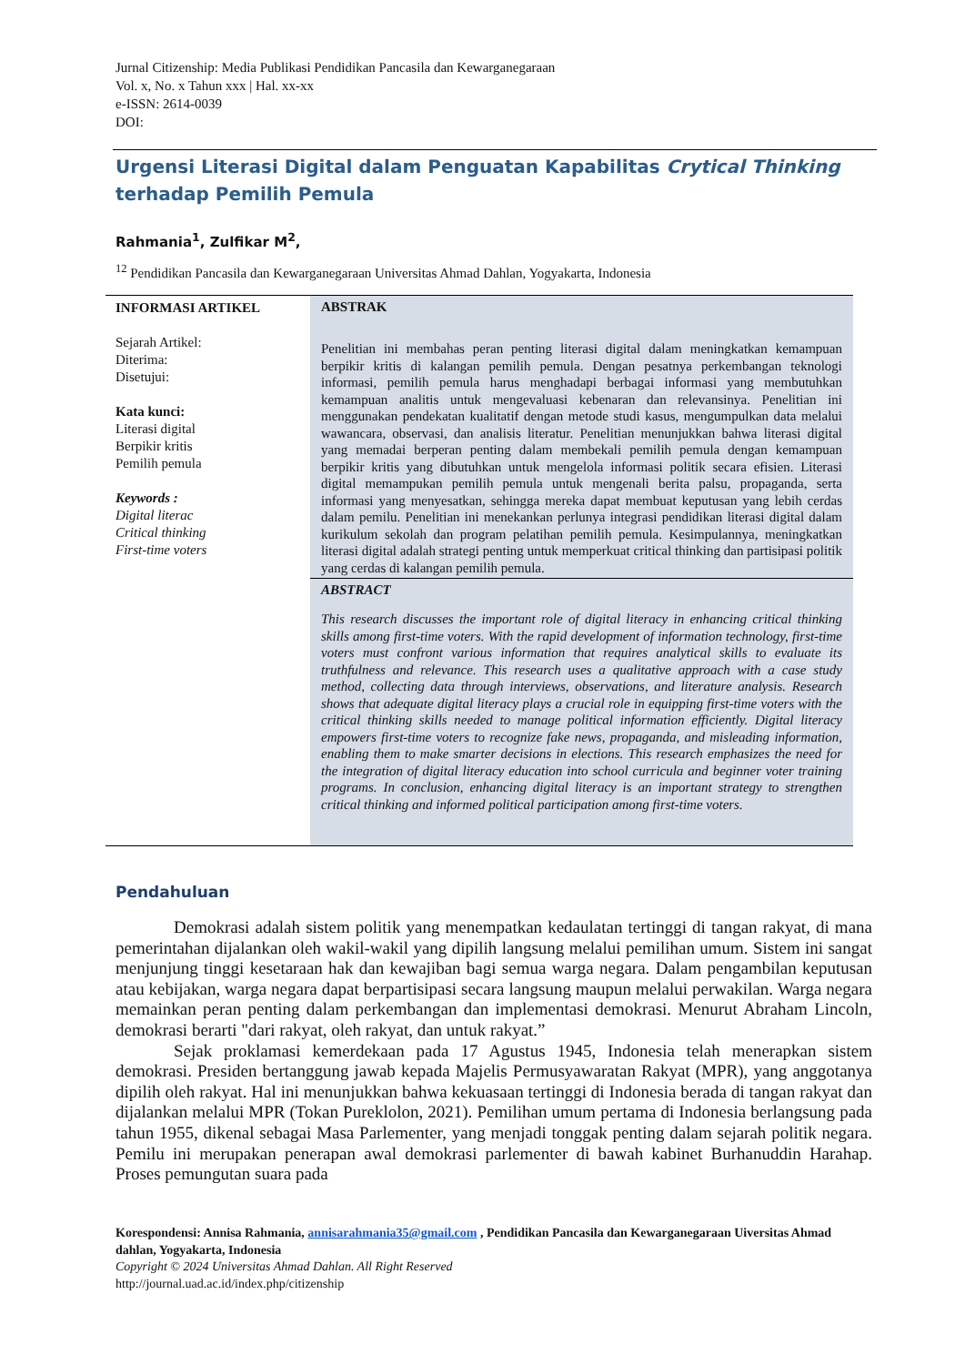Jurnal Citizenship: Media Publikasi Pendidikan Pancasila dan Kewarganegaraan
Vol. x, No. x Tahun xxx | Hal. xx-xx
e-ISSN: 2614-0039
DOI:
Urgensi Literasi Digital dalam Penguatan Kapabilitas Crytical Thinking terhadap Pemilih Pemula
Rahmania<sup>1</sup>, Zulfikar M<sup>2</sup>,
<sup>12</sup> Pendidikan Pancasila dan Kewarganegaraan Universitas Ahmad Dahlan, Yogyakarta, Indonesia
INFORMASI ARTIKEL
Sejarah Artikel:
Diterima:
Disetujui:
Kata kunci:
Literasi digital
Berpikir kritis
Pemilih pemula
Keywords :
Digital literac
Critical thinking
First-time voters
ABSTRAK
Penelitian ini membahas peran penting literasi digital dalam meningkatkan kemampuan berpikir kritis di kalangan pemilih pemula. Dengan pesatnya perkembangan teknologi informasi, pemilih pemula harus menghadapi berbagai informasi yang membutuhkan kemampuan analitis untuk mengevaluasi kebenaran dan relevansinya. Penelitian ini menggunakan pendekatan kualitatif dengan metode studi kasus, mengumpulkan data melalui wawancara, observasi, dan analisis literatur. Penelitian menunjukkan bahwa literasi digital yang memadai berperan penting dalam membekali pemilih pemula dengan kemampuan berpikir kritis yang dibutuhkan untuk mengelola informasi politik secara efisien. Literasi digital memampukan pemilih pemula untuk mengenali berita palsu, propaganda, serta informasi yang menyesatkan, sehingga mereka dapat membuat keputusan yang lebih cerdas dalam pemilu. Penelitian ini menekankan perlunya integrasi pendidikan literasi digital dalam kurikulum sekolah dan program pelatihan pemilih pemula. Kesimpulannya, meningkatkan literasi digital adalah strategi penting untuk memperkuat critical thinking dan partisipasi politik yang cerdas di kalangan pemilih pemula.
ABSTRACT
This research discusses the important role of digital literacy in enhancing critical thinking skills among first-time voters. With the rapid development of information technology, first-time voters must confront various information that requires analytical skills to evaluate its truthfulness and relevance. This research uses a qualitative approach with a case study method, collecting data through interviews, observations, and literature analysis. Research shows that adequate digital literacy plays a crucial role in equipping first-time voters with the critical thinking skills needed to manage political information efficiently. Digital literacy empowers first-time voters to recognize fake news, propaganda, and misleading information, enabling them to make smarter decisions in elections. This research emphasizes the need for the integration of digital literacy education into school curricula and beginner voter training programs. In conclusion, enhancing digital literacy is an important strategy to strengthen critical thinking and informed political participation among first-time voters.
Pendahuluan
Demokrasi adalah sistem politik yang menempatkan kedaulatan tertinggi di tangan rakyat, di mana pemerintahan dijalankan oleh wakil-wakil yang dipilih langsung melalui pemilihan umum. Sistem ini sangat menjunjung tinggi kesetaraan hak dan kewajiban bagi semua warga negara. Dalam pengambilan keputusan atau kebijakan, warga negara dapat berpartisipasi secara langsung maupun melalui perwakilan. Warga negara memainkan peran penting dalam perkembangan dan implementasi demokrasi. Menurut Abraham Lincoln, demokrasi berarti "dari rakyat, oleh rakyat, dan untuk rakyat.”
Sejak proklamasi kemerdekaan pada 17 Agustus 1945, Indonesia telah menerapkan sistem demokrasi. Presiden bertanggung jawab kepada Majelis Permusyawaratan Rakyat (MPR), yang anggotanya dipilih oleh rakyat. Hal ini menunjukkan bahwa kekuasaan tertinggi di Indonesia berada di tangan rakyat dan dijalankan melalui MPR (Tokan Pureklolon, 2021). Pemilihan umum pertama di Indonesia berlangsung pada tahun 1955, dikenal sebagai Masa Parlementer, yang menjadi tonggak penting dalam sejarah politik negara. Pemilu ini merupakan penerapan awal demokrasi parlementer di bawah kabinet Burhanuddin Harahap. Proses pemungutan suara pada
Korespondensi: Annisa Rahmania, annisarahmania35@gmail.com , Pendidikan Pancasila dan Kewarganegaraan Uiversitas Ahmad dahlan, Yogyakarta, Indonesia
Copyright © 2024 Universitas Ahmad Dahlan. All Right Reserved
http://journal.uad.ac.id/index.php/citizenship